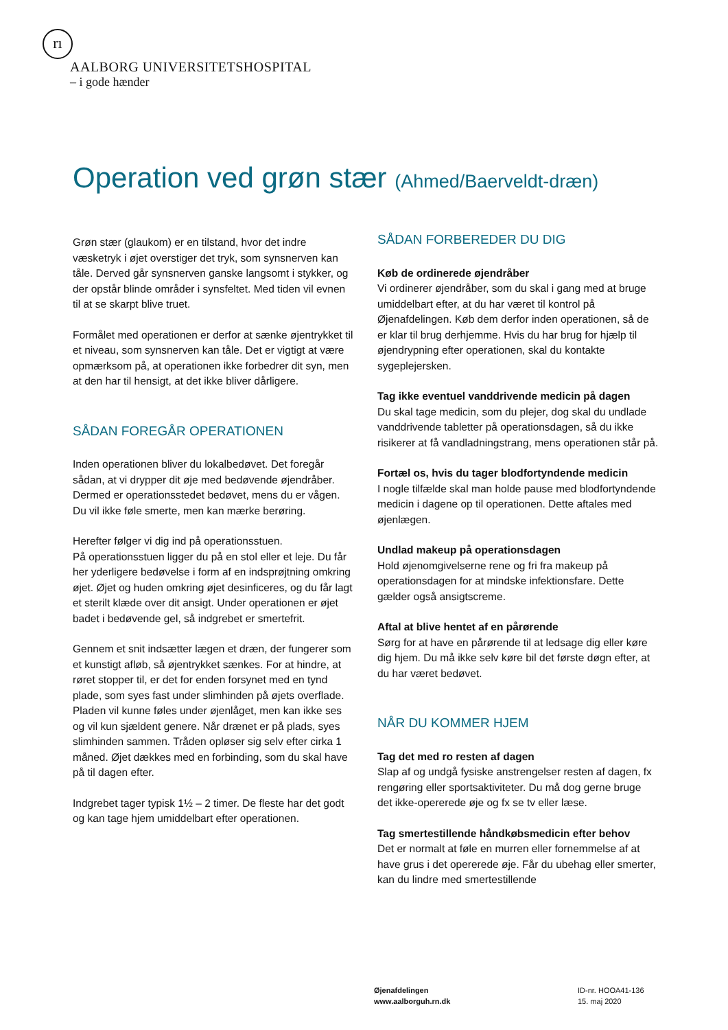rı
AALBORG UNIVERSITETSHOSPITAL
– i gode hænder
Operation ved grøn stær (Ahmed/Baerveldt-dræn)
Grøn stær (glaukom) er en tilstand, hvor det indre væsketryk i øjet overstiger det tryk, som synsnerven kan tåle. Derved går synsnerven ganske langsomt i stykker, og der opstår blinde områder i synsfeltet. Med tiden vil evnen til at se skarpt blive truet.
Formålet med operationen er derfor at sænke øjentrykket til et niveau, som synsnerven kan tåle. Det er vigtigt at være opmærksom på, at operationen ikke forbedrer dit syn, men at den har til hensigt, at det ikke bliver dårligere.
SÅDAN FOREGÅR OPERATIONEN
Inden operationen bliver du lokalbedøvet. Det foregår sådan, at vi drypper dit øje med bedøvende øjendråber. Dermed er operationsstedet bedøvet, mens du er vågen. Du vil ikke føle smerte, men kan mærke berøring.
Herefter følger vi dig ind på operationsstuen.
På operationsstuen ligger du på en stol eller et leje. Du får her yderligere bedøvelse i form af en indsprøjtning omkring øjet. Øjet og huden omkring øjet desinficeres, og du får lagt et sterilt klæde over dit ansigt. Under operationen er øjet badet i bedøvende gel, så indgrebet er smertefrit.
Gennem et snit indsætter lægen et dræn, der fungerer som et kunstigt afløb, så øjentrykket sænkes. For at hindre, at røret stopper til, er det for enden forsynet med en tynd plade, som syes fast under slimhinden på øjets overflade. Pladen vil kunne føles under øjenlåget, men kan ikke ses og vil kun sjældent genere. Når drænet er på plads, syes slimhinden sammen. Tråden opløser sig selv efter cirka 1 måned. Øjet dækkes med en forbinding, som du skal have på til dagen efter.
Indgrebet tager typisk 1½ – 2 timer. De fleste har det godt og kan tage hjem umiddelbart efter operationen.
SÅDAN FORBEREDER DU DIG
Køb de ordinerede øjendråber
Vi ordinerer øjendråber, som du skal i gang med at bruge umiddelbart efter, at du har været til kontrol på Øjenafdelingen. Køb dem derfor inden operationen, så de er klar til brug derhjemme. Hvis du har brug for hjælp til øjendrypning efter operationen, skal du kontakte sygeplejersken.
Tag ikke eventuel vanddrivende medicin på dagen
Du skal tage medicin, som du plejer, dog skal du undlade vanddrivende tabletter på operationsdagen, så du ikke risikerer at få vandladningstrang, mens operationen står på.
Fortæl os, hvis du tager blodfortyndende medicin
I nogle tilfælde skal man holde pause med blodfortyndende medicin i dagene op til operationen. Dette aftales med øjenlægen.
Undlad makeup på operationsdagen
Hold øjenomgivelserne rene og fri fra makeup på operationsdagen for at mindske infektionsfare. Dette gælder også ansigtscreme.
Aftal at blive hentet af en pårørende
Sørg for at have en pårørende til at ledsage dig eller køre dig hjem. Du må ikke selv køre bil det første døgn efter, at du har været bedøvet.
NÅR DU KOMMER HJEM
Tag det med ro resten af dagen
Slap af og undgå fysiske anstrengelser resten af dagen, fx rengøring eller sportsaktiviteter. Du må dog gerne bruge det ikke-opererede øje og fx se tv eller læse.
Tag smertestillende håndkøbsmedicin efter behov
Det er normalt at føle en murren eller fornemmelse af at have grus i det opererede øje. Får du ubehag eller smerter, kan du lindre med smertestillende
Øjenafdelingen
www.aalborguh.rn.dk
ID-nr. HOOA41-136
15. maj 2020